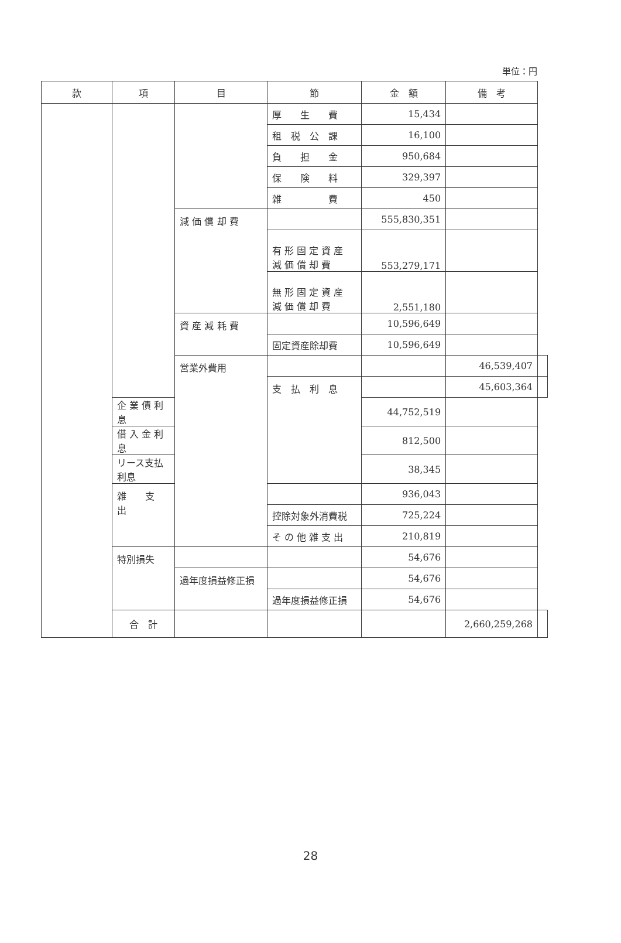単位：円
| 款 | 項 | 目 | 節 | 金 額 | 備 考 | |
| --- | --- | --- | --- | --- | --- | --- |
| | | | 厚 生 費 | 15,434 | | |
| | | | 租 税 公 課 | 16,100 | | |
| | | | 負 担 金 | 950,684 | | |
| | | | 保 険 料 | 329,397 | | |
| | | | 雑 費 | 450 | | |
| | | 減 価 償 却 費 | | 555,830,351 | | |
| | | | 有 形 固 定 資 産 減 価 償 却 費 | 553,279,171 | | |
| | | | 無 形 固 定 資 産 減 価 償 却 費 | 2,551,180 | | |
| | | 資 産 減 耗 費 | | 10,596,649 | | |
| | | | 固定資産除却費 | 10,596,649 | | |
| | | 営業外費用 | | | 46,539,407 | |
| | | | 支 払 利 息 | | 45,603,364 | |
| | 企 業 債 利 息 | | | 44,752,519 | | |
| | 借 入 金 利 息 | | | 812,500 | | |
| | リース支払利息 | | | 38,345 | | |
| | 雑 支 出 | | | 936,043 | | |
| | | | 控除対象外消費税 | 725,224 | | |
| | | | そ の 他 雑 支 出 | 210,819 | | |
| | 特別損失 | | | 54,676 | | |
| | | 過年度損益修正損 | | 54,676 | | |
| | | | 過年度損益修正損 | 54,676 | | |
| | 合 計 | | | | 2,660,259,268 | |
28